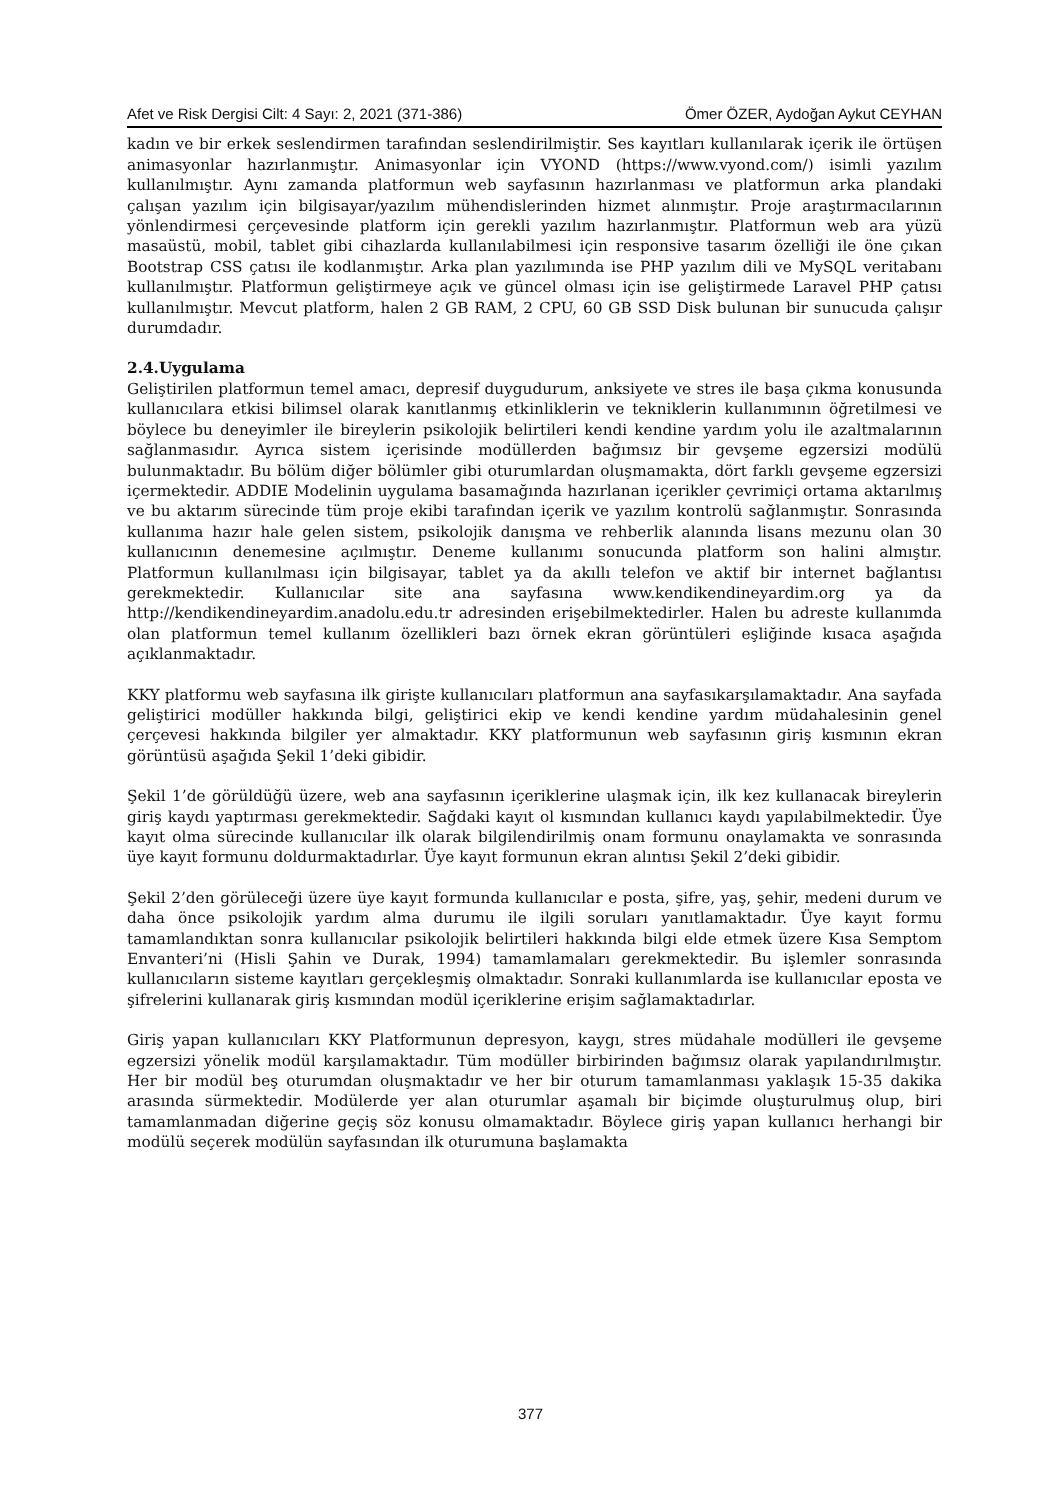Afet ve Risk Dergisi Cilt: 4 Sayı: 2, 2021 (371-386) Ömer ÖZER, Aydoğan Aykut CEYHAN
kadın ve bir erkek seslendirmen tarafından seslendirilmiştir. Ses kayıtları kullanılarak içerik ile örtüşen animasyonlar hazırlanmıştır. Animasyonlar için VYOND (https://www.vyond.com/) isimli yazılım kullanılmıştır. Aynı zamanda platformun web sayfasının hazırlanması ve platformun arka plandaki çalışan yazılım için bilgisayar/yazılım mühendislerinden hizmet alınmıştır. Proje araştırmacılarının yönlendirmesi çerçevesinde platform için gerekli yazılım hazırlanmıştır. Platformun web ara yüzü masaüstü, mobil, tablet gibi cihazlarda kullanılabilmesi için responsive tasarım özelliği ile öne çıkan Bootstrap CSS çatısı ile kodlanmıştır. Arka plan yazılımında ise PHP yazılım dili ve MySQL veritabanı kullanılmıştır. Platformun geliştirmeye açık ve güncel olması için ise geliştirmede Laravel PHP çatısı kullanılmıştır. Mevcut platform, halen 2 GB RAM, 2 CPU, 60 GB SSD Disk bulunan bir sunucuda çalışır durumdadır.
2.4.Uygulama
Geliştirilen platformun temel amacı, depresif duygudurum, anksiyete ve stres ile başa çıkma konusunda kullanıcılara etkisi bilimsel olarak kanıtlanmış etkinliklerin ve tekniklerin kullanımının öğretilmesi ve böylece bu deneyimler ile bireylerin psikolojik belirtileri kendi kendine yardım yolu ile azaltmalarının sağlanmasıdır. Ayrıca sistem içerisinde modüllerden bağımsız bir gevşeme egzersizi modülü bulunmaktadır. Bu bölüm diğer bölümler gibi oturumlardan oluşmamakta, dört farklı gevşeme egzersizi içermektedir. ADDIE Modelinin uygulama basamağında hazırlanan içerikler çevrimiçi ortama aktarılmış ve bu aktarım sürecinde tüm proje ekibi tarafından içerik ve yazılım kontrolü sağlanmıştır. Sonrasında kullanıma hazır hale gelen sistem, psikolojik danışma ve rehberlik alanında lisans mezunu olan 30 kullanıcının denemesine açılmıştır. Deneme kullanımı sonucunda platform son halini almıştır. Platformun kullanılması için bilgisayar, tablet ya da akıllı telefon ve aktif bir internet bağlantısı gerekmektedir. Kullanıcılar site ana sayfasına www.kendikendineyardim.org ya da http://kendikendineyardim.anadolu.edu.tr adresinden erişebilmektedirler. Halen bu adreste kullanımda olan platformun temel kullanım özellikleri bazı örnek ekran görüntüleri eşliğinde kısaca aşağıda açıklanmaktadır.
KKY platformu web sayfasına ilk girişte kullanıcıları platformun ana sayfasıkarşılamaktadır. Ana sayfada geliştirici modüller hakkında bilgi, geliştirici ekip ve kendi kendine yardım müdahalesinin genel çerçevesi hakkında bilgiler yer almaktadır. KKY platformunun web sayfasının giriş kısmının ekran görüntüsü aşağıda Şekil 1’deki gibidir.
Şekil 1’de görüldüğü üzere, web ana sayfasının içeriklerine ulaşmak için, ilk kez kullanacak bireylerin giriş kaydı yaptırması gerekmektedir. Sağdaki kayıt ol kısmından kullanıcı kaydı yapılabilmektedir. Üye kayıt olma sürecinde kullanıcılar ilk olarak bilgilendirilmiş onam formunu onaylamakta ve sonrasında üye kayıt formunu doldurmaktadırlar. Üye kayıt formunun ekran alıntısı Şekil 2’deki gibidir.
Şekil 2’den görüleceği üzere üye kayıt formunda kullanıcılar e posta, şifre, yaş, şehir, medeni durum ve daha önce psikolojik yardım alma durumu ile ilgili soruları yanıtlamaktadır. Üye kayıt formu tamamlandıktan sonra kullanıcılar psikolojik belirtileri hakkında bilgi elde etmek üzere Kısa Semptom Envanteri’ni (Hisli Şahin ve Durak, 1994) tamamlamaları gerekmektedir. Bu işlemler sonrasında kullanıcıların sisteme kayıtları gerçekleşmiş olmaktadır. Sonraki kullanımlarda ise kullanıcılar eposta ve şifrelerini kullanarak giriş kısmından modül içeriklerine erişim sağlamaktadırlar.
Giriş yapan kullanıcıları KKY Platformunun depresyon, kaygı, stres müdahale modülleri ile gevşeme egzersizi yönelik modül karşılamaktadır. Tüm modüller birbirinden bağımsız olarak yapılandırılmıştır. Her bir modül beş oturumdan oluşmaktadır ve her bir oturum tamamlanması yaklaşık 15-35 dakika arasında sürmektedir. Modülerde yer alan oturumlar aşamalı bir biçimde oluşturulmuş olup, biri tamamlanmadan diğerine geçiş söz konusu olmamaktadır. Böylece giriş yapan kullanıcı herhangi bir modülü seçerek modülün sayfasından ilk oturumuna başlamakta
377